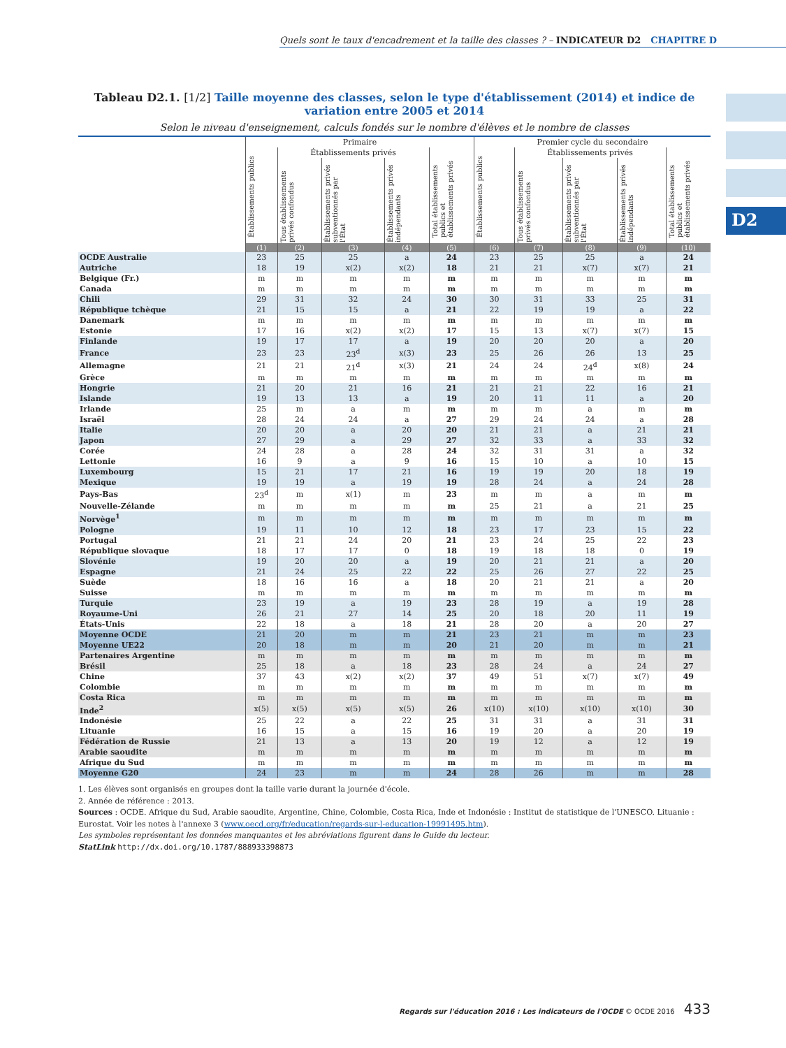Quels sont le taux d'encadrement et la taille des classes ? – INDICATEUR D2 CHAPITRE D
D2
Tableau D2.1. [1/2] Taille moyenne des classes, selon le type d'établissement (2014) et indice de variation entre 2005 et 2014
Selon le niveau d'enseignement, calculs fondés sur le nombre d'élèves et le nombre de classes
| | Primaire | | | | | Premier cycle du secondaire | | | | |
| --- | --- | --- | --- | --- | --- | --- | --- | --- | --- | --- |
| | Établissements publics | Établissements privés | | | Total établissements publics et établissements privés | Établissements publics | Établissements privés | | | Total établissements publics et établissements privés |
| | | Tous établissements privés confondus | Établissements privés subventionnés par l'État | Établissements privés indépendants | | | Tous établissements privés confondus | Établissements privés subventionnés par l'État | Établissements privés indépendants | |
| | (1) | (2) | (3) | (4) | (5) | (6) | (7) | (8) | (9) | (10) |
| OCDE Australie | 23 | 25 | 25 | a | 24 | 23 | 25 | 25 | a | 24 |
| Autriche | 18 | 19 | x(2) | x(2) | 18 | 21 | 21 | x(7) | x(7) | 21 |
| Belgique (Fr.) | m | m | m | m | m | m | m | m | m | m |
| Canada | m | m | m | m | m | m | m | m | m | m |
| Chili | 29 | 31 | 32 | 24 | 30 | 30 | 31 | 33 | 25 | 31 |
| République tchèque | 21 | 15 | 15 | a | 21 | 22 | 19 | 19 | a | 22 |
| Danemark | m | m | m | m | m | m | m | m | m | m |
| Estonie | 17 | 16 | x(2) | x(2) | 17 | 15 | 13 | x(7) | x(7) | 15 |
| Finlande | 19 | 17 | 17 | a | 19 | 20 | 20 | 20 | a | 20 |
| France | 23 | 23 | 23<sup>d</sup> | x(3) | 23 | 25 | 26 | 26 | 13 | 25 |
| Allemagne | 21 | 21 | 21<sup>d</sup> | x(3) | 21 | 24 | 24 | 24<sup>d</sup> | x(8) | 24 |
| Grèce | m | m | m | m | m | m | m | m | m | m |
| Hongrie | 21 | 20 | 21 | 16 | 21 | 21 | 21 | 22 | 16 | 21 |
| Islande | 19 | 13 | 13 | a | 19 | 20 | 11 | 11 | a | 20 |
| Irlande | 25 | m | a | m | m | m | m | a | m | m |
| Israël | 28 | 24 | 24 | a | 27 | 29 | 24 | 24 | a | 28 |
| Italie | 20 | 20 | a | 20 | 20 | 21 | 21 | a | 21 | 21 |
| Japon | 27 | 29 | a | 29 | 27 | 32 | 33 | a | 33 | 32 |
| Corée | 24 | 28 | a | 28 | 24 | 32 | 31 | 31 | a | 32 |
| Lettonie | 16 | 9 | a | 9 | 16 | 15 | 10 | a | 10 | 15 |
| Luxembourg | 15 | 21 | 17 | 21 | 16 | 19 | 19 | 20 | 18 | 19 |
| Mexique | 19 | 19 | a | 19 | 19 | 28 | 24 | a | 24 | 28 |
| Pays-Bas | 23<sup>d</sup> | m | x(1) | m | 23 | m | m | a | m | m |
| Nouvelle-Zélande | m | m | m | m | m | 25 | 21 | a | 21 | 25 |
| Norvège<sup>1</sup> | m | m | m | m | m | m | m | m | m | m |
| Pologne | 19 | 11 | 10 | 12 | 18 | 23 | 17 | 23 | 15 | 22 |
| Portugal | 21 | 21 | 24 | 20 | 21 | 23 | 24 | 25 | 22 | 23 |
| République slovaque | 18 | 17 | 17 | 0 | 18 | 19 | 18 | 18 | 0 | 19 |
| Slovénie | 19 | 20 | 20 | a | 19 | 20 | 21 | 21 | a | 20 |
| Espagne | 21 | 24 | 25 | 22 | 22 | 25 | 26 | 27 | 22 | 25 |
| Suède | 18 | 16 | 16 | a | 18 | 20 | 21 | 21 | a | 20 |
| Suisse | m | m | m | m | m | m | m | m | m | m |
| Turquie | 23 | 19 | a | 19 | 23 | 28 | 19 | a | 19 | 28 |
| Royaume-Uni | 26 | 21 | 27 | 14 | 25 | 20 | 18 | 20 | 11 | 19 |
| États-Unis | 22 | 18 | a | 18 | 21 | 28 | 20 | a | 20 | 27 |
| Moyenne OCDE | 21 | 20 | m | m | 21 | 23 | 21 | m | m | 23 |
| Moyenne UE22 | 20 | 18 | m | m | 20 | 21 | 20 | m | m | 21 |
| Partenaires Argentine | m | m | m | m | m | m | m | m | m | m |
| Brésil | 25 | 18 | a | 18 | 23 | 28 | 24 | a | 24 | 27 |
| Chine | 37 | 43 | x(2) | x(2) | 37 | 49 | 51 | x(7) | x(7) | 49 |
| Colombie | m | m | m | m | m | m | m | m | m | m |
| Costa Rica | m | m | m | m | m | m | m | m | m | m |
| Inde<sup>2</sup> | x(5) | x(5) | x(5) | x(5) | 26 | x(10) | x(10) | x(10) | x(10) | 30 |
| Indonésie | 25 | 22 | a | 22 | 25 | 31 | 31 | a | 31 | 31 |
| Lituanie | 16 | 15 | a | 15 | 16 | 19 | 20 | a | 20 | 19 |
| Fédération de Russie | 21 | 13 | a | 13 | 20 | 19 | 12 | a | 12 | 19 |
| Arabie saoudite | m | m | m | m | m | m | m | m | m | m |
| Afrique du Sud | m | m | m | m | m | m | m | m | m | m |
| Moyenne G20 | 24 | 23 | m | m | 24 | 28 | 26 | m | m | 28 |
1. Les élèves sont organisés en groupes dont la taille varie durant la journée d'école.
2. Année de référence : 2013.
Sources : OCDE. Afrique du Sud, Arabie saoudite, Argentine, Chine, Colombie, Costa Rica, Inde et Indonésie : Institut de statistique de l'UNESCO. Lituanie : Eurostat. Voir les notes à l'annexe 3 (www.oecd.org/fr/education/regards-sur-l-education-19991495.htm).
Les symboles représentant les données manquantes et les abréviations figurent dans le Guide du lecteur.
StatLink http://dx.doi.org/10.1787/888933398873
Regards sur l'éducation 2016 : Les indicateurs de l'OCDE © OCDE 2016 433